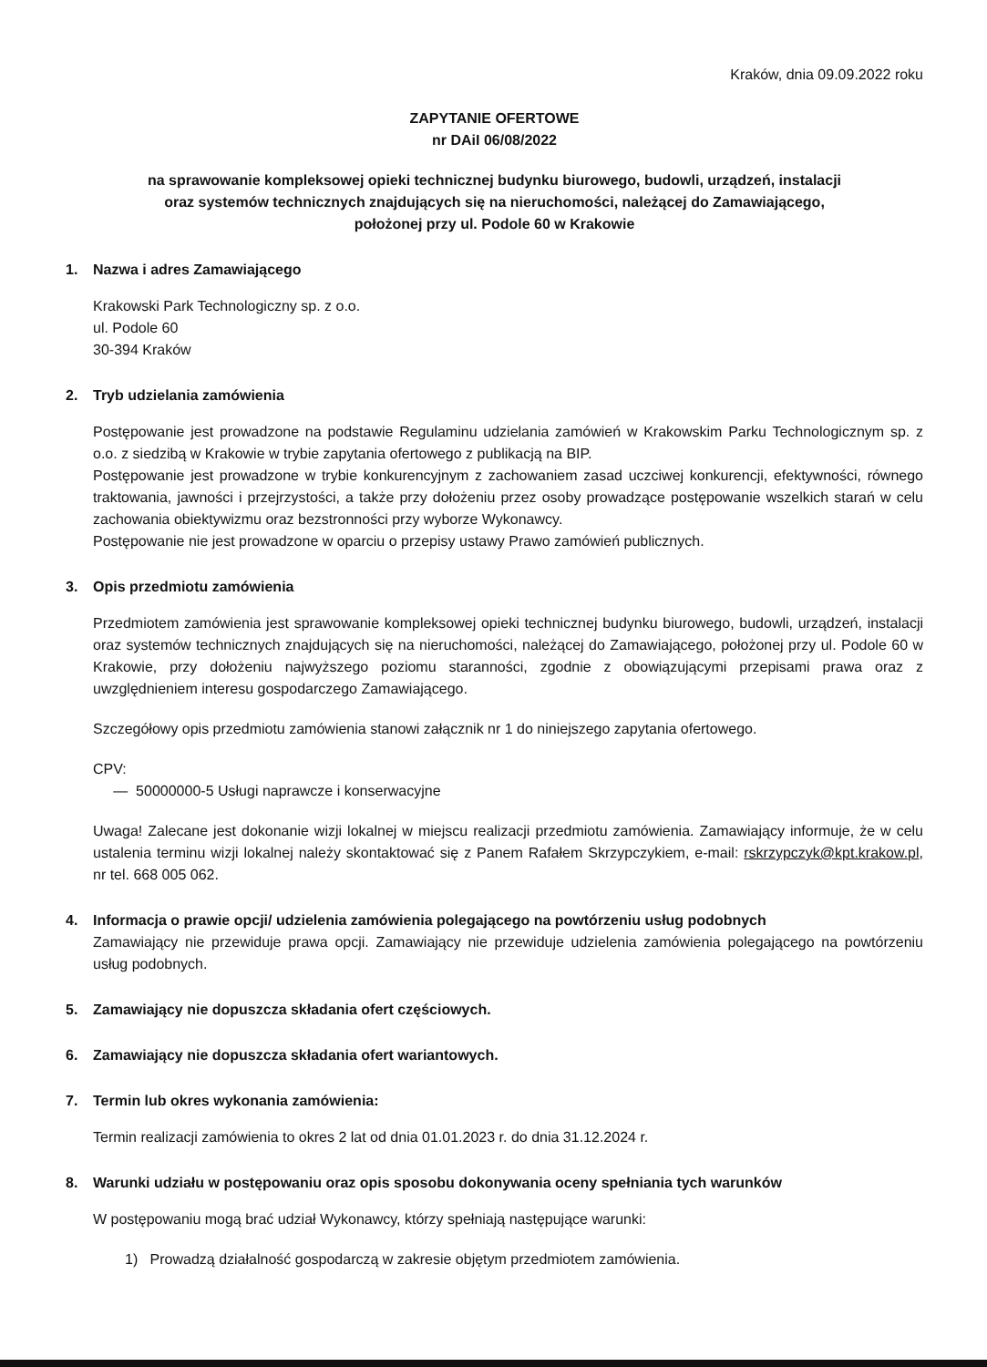Kraków, dnia 09.09.2022 roku
ZAPYTANIE OFERTOWE
nr DAiI 06/08/2022
na sprawowanie kompleksowej opieki technicznej budynku biurowego, budowli, urządzeń, instalacji
oraz systemów technicznych znajdujących się na nieruchomości, należącej do Zamawiającego,
położonej przy ul. Podole 60 w Krakowie
1. Nazwa i adres Zamawiającego
Krakowski Park Technologiczny sp. z o.o.
ul. Podole 60
30-394 Kraków
2. Tryb udzielania zamówienia
Postępowanie jest prowadzone na podstawie Regulaminu udzielania zamówień w Krakowskim Parku Technologicznym sp. z o.o. z siedzibą w Krakowie w trybie zapytania ofertowego z publikacją na BIP.
Postępowanie jest prowadzone w trybie konkurencyjnym z zachowaniem zasad uczciwej konkurencji, efektywności, równego traktowania, jawności i przejrzystości, a także przy dołożeniu przez osoby prowadzące postępowanie wszelkich starań w celu zachowania obiektywizmu oraz bezstronności przy wyborze Wykonawcy.
Postępowanie nie jest prowadzone w oparciu o przepisy ustawy Prawo zamówień publicznych.
3. Opis przedmiotu zamówienia
Przedmiotem zamówienia jest sprawowanie kompleksowej opieki technicznej budynku biurowego, budowli, urządzeń, instalacji oraz systemów technicznych znajdujących się na nieruchomości, należącej do Zamawiającego, położonej przy ul. Podole 60 w Krakowie, przy dołożeniu najwyższego poziomu staranności, zgodnie z obowiązującymi przepisami prawa oraz z uwzględnieniem interesu gospodarczego Zamawiającego.
Szczegółowy opis przedmiotu zamówienia stanowi załącznik nr 1 do niniejszego zapytania ofertowego.
CPV:
— 50000000-5 Usługi naprawcze i konserwacyjne
Uwaga! Zalecane jest dokonanie wizji lokalnej w miejscu realizacji przedmiotu zamówienia. Zamawiający informuje, że w celu ustalenia terminu wizji lokalnej należy skontaktować się z Panem Rafałem Skrzypczykiem, e-mail: rskrzypczyk@kpt.krakow.pl, nr tel. 668 005 062.
4. Informacja o prawie opcji/ udzielenia zamówienia polegającego na powtórzeniu usług podobnych
Zamawiający nie przewiduje prawa opcji. Zamawiający nie przewiduje udzielenia zamówienia polegającego na powtórzeniu usług podobnych.
5. Zamawiający nie dopuszcza składania ofert częściowych.
6. Zamawiający nie dopuszcza składania ofert wariantowych.
7. Termin lub okres wykonania zamówienia:
Termin realizacji zamówienia to okres 2 lat od dnia 01.01.2023 r. do dnia 31.12.2024 r.
8. Warunki udziału w postępowaniu oraz opis sposobu dokonywania oceny spełniania tych warunków
W postępowaniu mogą brać udział Wykonawcy, którzy spełniają następujące warunki:
1) Prowadzą działalność gospodarczą w zakresie objętym przedmiotem zamówienia.